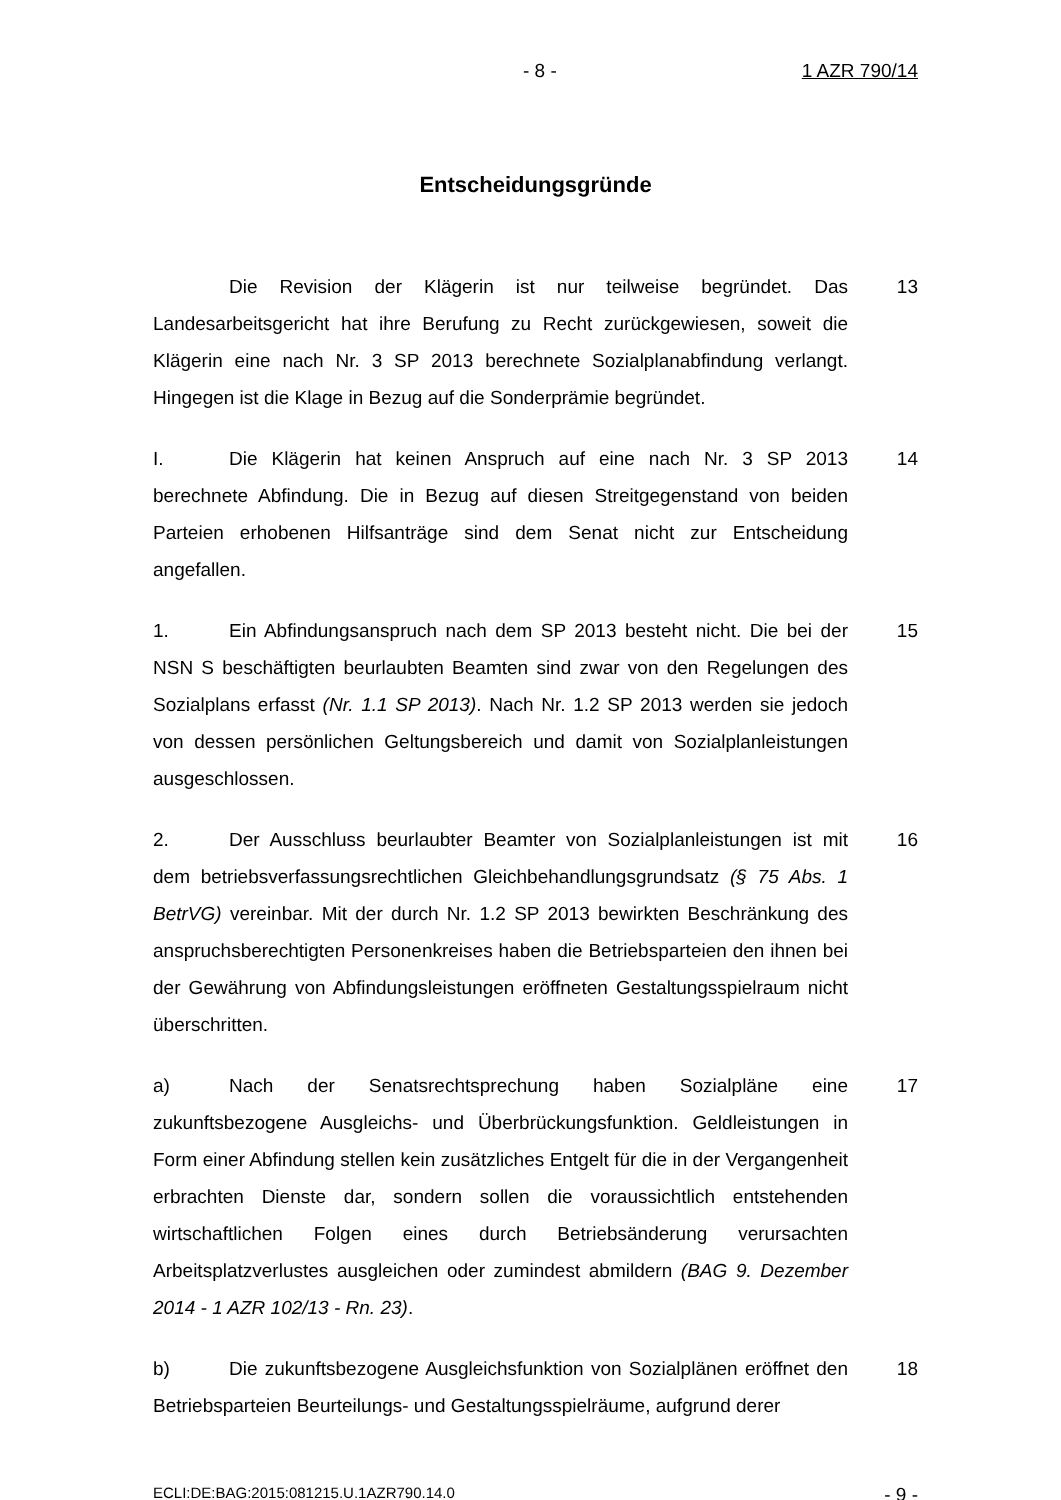- 8 - 1 AZR 790/14
Entscheidungsgründe
Die Revision der Klägerin ist nur teilweise begründet. Das Landesarbeitsgericht hat ihre Berufung zu Recht zurückgewiesen, soweit die Klägerin eine nach Nr. 3 SP 2013 berechnete Sozialplanabfindung verlangt. Hingegen ist die Klage in Bezug auf die Sonderprämie begründet.
13
I. Die Klägerin hat keinen Anspruch auf eine nach Nr. 3 SP 2013 berechnete Abfindung. Die in Bezug auf diesen Streitgegenstand von beiden Parteien erhobenen Hilfsanträge sind dem Senat nicht zur Entscheidung angefallen.
14
1. Ein Abfindungsanspruch nach dem SP 2013 besteht nicht. Die bei der NSN S beschäftigten beurlaubten Beamten sind zwar von den Regelungen des Sozialplans erfasst (Nr. 1.1 SP 2013). Nach Nr. 1.2 SP 2013 werden sie jedoch von dessen persönlichen Geltungsbereich und damit von Sozialplanleistungen ausgeschlossen.
15
2. Der Ausschluss beurlaubter Beamter von Sozialplanleistungen ist mit dem betriebsverfassungsrechtlichen Gleichbehandlungsgrundsatz (§ 75 Abs. 1 BetrVG) vereinbar. Mit der durch Nr. 1.2 SP 2013 bewirkten Beschränkung des anspruchsberechtigten Personenkreises haben die Betriebsparteien den ihnen bei der Gewährung von Abfindungsleistungen eröffneten Gestaltungsspielraum nicht überschritten.
16
a) Nach der Senatsrechtsprechung haben Sozialpläne eine zukunftsbezogene Ausgleichs- und Überbrückungsfunktion. Geldleistungen in Form einer Abfindung stellen kein zusätzliches Entgelt für die in der Vergangenheit erbrachten Dienste dar, sondern sollen die voraussichtlich entstehenden wirtschaftlichen Folgen eines durch Betriebsänderung verursachten Arbeitsplatzverlustes ausgleichen oder zumindest abmildern (BAG 9. Dezember 2014 - 1 AZR 102/13 - Rn. 23).
17
b) Die zukunftsbezogene Ausgleichsfunktion von Sozialplänen eröffnet den Betriebsparteien Beurteilungs- und Gestaltungsspielräume, aufgrund derer
18
ECLI:DE:BAG:2015:081215.U.1AZR790.14.0 - 9 -